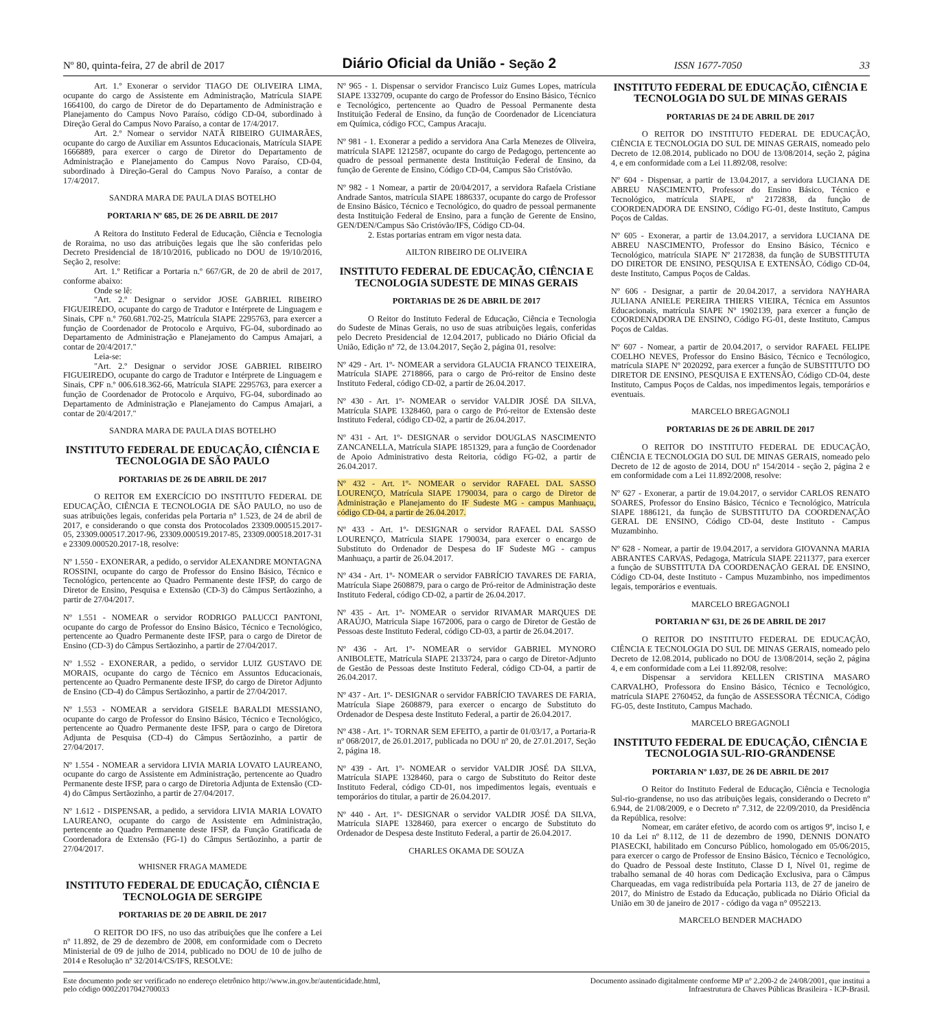Nº 80, quinta-feira, 27 de abril de 2017 Diário Oficial da União - Seção 2 ISSN 1677-7050 33
Art. 1.º Exonerar o servidor TIAGO DE OLIVEIRA LIMA, ocupante do cargo de Assistente em Administração, Matrícula SIAPE 1664100, do cargo de Diretor de do Departamento de Administração e Planejamento do Campus Novo Paraíso, código CD-04, subordinado à Direção Geral do Campus Novo Paraíso, a contar de 17/4/2017.
Art. 2.º Nomear o servidor NATÃ RIBEIRO GUIMARÃES, ocupante do cargo de Auxiliar em Assuntos Educacionais, Matrícula SIAPE 1666889, para exercer o cargo de Diretor do Departamento de Administração e Planejamento do Campus Novo Paraíso, CD-04, subordinado à Direção-Geral do Campus Novo Paraíso, a contar de 17/4/2017.
SANDRA MARA DE PAULA DIAS BOTELHO
PORTARIA Nº 685, DE 26 DE ABRIL DE 2017
A Reitora do Instituto Federal de Educação, Ciência e Tecnologia de Roraima, no uso das atribuições legais que lhe são conferidas pelo Decreto Presidencial de 18/10/2016, publicado no DOU de 19/10/2016, Seção 2, resolve:
Art. 1.º Retificar a Portaria n.º 667/GR, de 20 de abril de 2017, conforme abaixo:
Onde se lê:
"Art. 2.º Designar o servidor JOSE GABRIEL RIBEIRO FIGUEIREDO, ocupante do cargo de Tradutor e Intérprete de Linguagem e Sinais, CPF n.º 760.681.702-25, Matrícula SIAPE 2295763, para exercer a função de Coordenador de Protocolo e Arquivo, FG-04, subordinado ao Departamento de Administração e Planejamento do Campus Amajari, a contar de 20/4/2017."
Leia-se:
"Art. 2.º Designar o servidor JOSE GABRIEL RIBEIRO FIGUEIREDO, ocupante do cargo de Tradutor e Intérprete de Linguagem e Sinais, CPF n.º 006.618.362-66, Matrícula SIAPE 2295763, para exercer a função de Coordenador de Protocolo e Arquivo, FG-04, subordinado ao Departamento de Administração e Planejamento do Campus Amajari, a contar de 20/4/2017."
SANDRA MARA DE PAULA DIAS BOTELHO
INSTITUTO FEDERAL DE EDUCAÇÃO, CIÊNCIA E TECNOLOGIA DE SÃO PAULO
PORTARIAS DE 26 DE ABRIL DE 2017
O REITOR EM EXERCÍCIO DO INSTITUTO FEDERAL DE EDUCAÇÃO, CIÊNCIA E TECNOLOGIA DE SÃO PAULO, no uso de suas atribuições legais, conferidas pela Portaria n° 1.523, de 24 de abril de 2017, e considerando o que consta dos Protocolados 23309.000515.2017-05, 23309.000517.2017-96, 23309.000519.2017-85, 23309.000518.2017-31 e 23309.000520.2017-18, resolve:
Nº 1.550 - EXONERAR, a pedido, o servidor ALEXANDRE MONTAGNA ROSSINI, ocupante do cargo de Professor do Ensino Básico, Técnico e Tecnológico, pertencente ao Quadro Permanente deste IFSP, do cargo de Diretor de Ensino, Pesquisa e Extensão (CD-3) do Câmpus Sertãozinho, a partir de 27/04/2017.
Nº 1.551 - NOMEAR o servidor RODRIGO PALUCCI PANTONI, ocupante do cargo de Professor do Ensino Básico, Técnico e Tecnológico, pertencente ao Quadro Permanente deste IFSP, para o cargo de Diretor de Ensino (CD-3) do Câmpus Sertãozinho, a partir de 27/04/2017.
Nº 1.552 - EXONERAR, a pedido, o servidor LUIZ GUSTAVO DE MORAIS, ocupante do cargo de Técnico em Assuntos Educacionais, pertencente ao Quadro Permanente deste IFSP, do cargo de Diretor Adjunto de Ensino (CD-4) do Câmpus Sertãozinho, a partir de 27/04/2017.
Nº 1.553 - NOMEAR a servidora GISELE BARALDI MESSIANO, ocupante do cargo de Professor do Ensino Básico, Técnico e Tecnológico, pertencente ao Quadro Permanente deste IFSP, para o cargo de Diretora Adjunta de Pesquisa (CD-4) do Câmpus Sertãozinho, a partir de 27/04/2017.
Nº 1.554 - NOMEAR a servidora LIVIA MARIA LOVATO LAUREANO, ocupante do cargo de Assistente em Administração, pertencente ao Quadro Permanente deste IFSP, para o cargo de Diretoria Adjunta de Extensão (CD-4) do Câmpus Sertãozinho, a partir de 27/04/2017.
Nº 1.612 - DISPENSAR, a pedido, a servidora LIVIA MARIA LOVATO LAUREANO, ocupante do cargo de Assistente em Administração, pertencente ao Quadro Permanente deste IFSP, da Função Gratificada de Coordenadora de Extensão (FG-1) do Câmpus Sertãozinho, a partir de 27/04/2017.
WHISNER FRAGA MAMEDE
INSTITUTO FEDERAL DE EDUCAÇÃO, CIÊNCIA E TECNOLOGIA DE SERGIPE
PORTARIAS DE 20 DE ABRIL DE 2017
O REITOR DO IFS, no uso das atribuições que lhe confere a Lei nº 11.892, de 29 de dezembro de 2008, em conformidade com o Decreto Ministerial de 09 de julho de 2014, publicado no DOU de 10 de julho de 2014 e Resolução nº 32/2014/CS/IFS, RESOLVE:
Nº 965 - 1. Dispensar o servidor Francisco Luiz Gumes Lopes, matrícula SIAPE 1332709, ocupante do cargo de Professor do Ensino Básico, Técnico e Tecnológico, pertencente ao Quadro de Pessoal Permanente desta Instituição Federal de Ensino, da função de Coordenador de Licenciatura em Química, código FCC, Campus Aracaju.
Nº 981 - 1. Exonerar a pedido a servidora Ana Carla Menezes de Oliveira, matrícula SIAPE 1212587, ocupante do cargo de Pedagogo, pertencente ao quadro de pessoal permanente desta Instituição Federal de Ensino, da função de Gerente de Ensino, Código CD-04, Campus São Cristóvão.
Nº 982 - 1 Nomear, a partir de 20/04/2017, a servidora Rafaela Cristiane Andrade Santos, matrícula SIAPE 1886337, ocupante do cargo de Professor de Ensino Básico, Técnico e Tecnológico, do quadro de pessoal permanente desta Instituição Federal de Ensino, para a função de Gerente de Ensino, GEN/DEN/Campus São Cristóvão/IFS, Código CD-04.
2. Estas portarias entram em vigor nesta data.
AILTON RIBEIRO DE OLIVEIRA
INSTITUTO FEDERAL DE EDUCAÇÃO, CIÊNCIA E TECNOLOGIA SUDESTE DE MINAS GERAIS
PORTARIAS DE 26 DE ABRIL DE 2017
O Reitor do Instituto Federal de Educação, Ciência e Tecnologia do Sudeste de Minas Gerais, no uso de suas atribuições legais, conferidas pelo Decreto Presidencial de 12.04.2017, publicado no Diário Oficial da União, Edição nº 72, de 13.04.2017, Seção 2, página 01, resolve:
Nº 429 - Art. 1º- NOMEAR a servidora GLAUCIA FRANCO TEIXEIRA, Matrícula SIAPE 2718866, para o cargo de Pró-reitor de Ensino deste Instituto Federal, código CD-02, a partir de 26.04.2017.
Nº 430 - Art. 1º- NOMEAR o servidor VALDIR JOSÉ DA SILVA, Matrícula SIAPE 1328460, para o cargo de Pró-reitor de Extensão deste Instituto Federal, código CD-02, a partir de 26.04.2017.
Nº 431 - Art. 1º- DESIGNAR o servidor DOUGLAS NASCIMENTO ZANCANELLA, Matrícula SIAPE 1851329, para a função de Coordenador de Apoio Administrativo desta Reitoria, código FG-02, a partir de 26.04.2017.
Nº 432 - Art. 1º- NOMEAR o servidor RAFAEL DAL SASSO LOURENÇO, Matrícula SIAPE 1790034, para o cargo de Diretor de Administração e Planejamento do IF Sudeste MG - campus Manhuaçu, código CD-04, a partir de 26.04.2017.
Nº 433 - Art. 1º- DESIGNAR o servidor RAFAEL DAL SASSO LOURENÇO, Matrícula SIAPE 1790034, para exercer o encargo de Substituto do Ordenador de Despesa do IF Sudeste MG - campus Manhuaçu, a partir de 26.04.2017.
Nº 434 - Art. 1º- NOMEAR o servidor FABRÍCIO TAVARES DE FARIA, Matrícula Siape 2608879, para o cargo de Pró-reitor de Administração deste Instituto Federal, código CD-02, a partir de 26.04.2017.
Nº 435 - Art. 1º- NOMEAR o servidor RIVAMAR MARQUES DE ARAÚJO, Matricula Siape 1672006, para o cargo de Diretor de Gestão de Pessoas deste Instituto Federal, código CD-03, a partir de 26.04.2017.
Nº 436 - Art. 1º- NOMEAR o servidor GABRIEL MYNORO ANIBOLETE, Matrícula SIAPE 2133724, para o cargo de Diretor-Adjunto de Gestão de Pessoas deste Instituto Federal, código CD-04, a partir de 26.04.2017.
Nº 437 - Art. 1º- DESIGNAR o servidor FABRÍCIO TAVARES DE FARIA, Matrícula Siape 2608879, para exercer o encargo de Substituto do Ordenador de Despesa deste Instituto Federal, a partir de 26.04.2017.
Nº 438 - Art. 1º- TORNAR SEM EFEITO, a partir de 01/03/17, a Portaria-R nº 068/2017, de 26.01.2017, publicada no DOU nº 20, de 27.01.2017, Seção 2, página 18.
Nº 439 - Art. 1º- NOMEAR o servidor VALDIR JOSÉ DA SILVA, Matrícula SIAPE 1328460, para o cargo de Substituto do Reitor deste Instituto Federal, código CD-01, nos impedimentos legais, eventuais e temporários do titular, a partir de 26.04.2017.
Nº 440 - Art. 1º- DESIGNAR o servidor VALDIR JOSÉ DA SILVA, Matrícula SIAPE 1328460, para exercer o encargo de Substituto do Ordenador de Despesa deste Instituto Federal, a partir de 26.04.2017.
CHARLES OKAMA DE SOUZA
INSTITUTO FEDERAL DE EDUCAÇÃO, CIÊNCIA E TECNOLOGIA DO SUL DE MINAS GERAIS
PORTARIAS DE 24 DE ABRIL DE 2017
O REITOR DO INSTITUTO FEDERAL DE EDUCAÇÃO, CIÊNCIA E TECNOLOGIA DO SUL DE MINAS GERAIS, nomeado pelo Decreto de 12.08.2014, publicado no DOU de 13/08/2014, seção 2, página 4, e em conformidade com a Lei 11.892/08, resolve:
Nº 604 - Dispensar, a partir de 13.04.2017, a servidora LUCIANA DE ABREU NASCIMENTO, Professor do Ensino Básico, Técnico e Tecnológico, matrícula SIAPE, nº 2172838, da função de COORDENADORA DE ENSINO, Código FG-01, deste Instituto, Campus Poços de Caldas.
Nº 605 - Exonerar, a partir de 13.04.2017, a servidora LUCIANA DE ABREU NASCIMENTO, Professor do Ensino Básico, Técnico e Tecnológico, matrícula SIAPE Nº 2172838, da função de SUBSTITUTA DO DIRETOR DE ENSINO, PESQUISA E EXTENSÃO, Código CD-04, deste Instituto, Campus Poços de Caldas.
Nº 606 - Designar, a partir de 20.04.2017, a servidora NAYHARA JULIANA ANIELE PEREIRA THIERS VIEIRA, Técnica em Assuntos Educacionais, matrícula SIAPE Nº 1902139, para exercer a função de COORDENADORA DE ENSINO, Código FG-01, deste Instituto, Campus Poços de Caldas.
Nº 607 - Nomear, a partir de 20.04.2017, o servidor RAFAEL FELIPE COELHO NEVES, Professor do Ensino Básico, Técnico e Tecnólogico, matrícula SIAPE Nº 2020292, para exercer a função de SUBSTITUTO DO DIRETOR DE ENSINO, PESQUISA E EXTENSÃO, Código CD-04, deste Instituto, Campus Poços de Caldas, nos impedimentos legais, temporários e eventuais.
MARCELO BREGAGNOLI
PORTARIAS DE 26 DE ABRIL DE 2017
O REITOR DO INSTITUTO FEDERAL DE EDUCAÇÃO, CIÊNCIA E TECNOLOGIA DO SUL DE MINAS GERAIS, nomeado pelo Decreto de 12 de agosto de 2014, DOU nº 154/2014 - seção 2, página 2 e em conformidade com a Lei 11.892/2008, resolve:
Nº 627 - Exonerar, a partir de 19.04.2017, o servidor CARLOS RENATO SOARES, Professor do Ensino Básico, Técnico e Tecnológico, Matrícula SIAPE 1886121, da função de SUBSTITUTO DA COORDENAÇÃO GERAL DE ENSINO, Código CD-04, deste Instituto - Campus Muzambinho.
Nº 628 - Nomear, a partir de 19.04.2017, a servidora GIOVANNA MARIA ABRANTES CARVAS, Pedagoga, Matrícula SIAPE 2211377, para exercer a função de SUBSTITUTA DA COORDENAÇÃO GERAL DE ENSINO, Código CD-04, deste Instituto - Campus Muzambinho, nos impedimentos legais, temporários e eventuais.
MARCELO BREGAGNOLI
PORTARIA Nº 631, DE 26 DE ABRIL DE 2017
O REITOR DO INSTITUTO FEDERAL DE EDUCAÇÃO, CIÊNCIA E TECNOLOGIA DO SUL DE MINAS GERAIS, nomeado pelo Decreto de 12.08.2014, publicado no DOU de 13/08/2014, seção 2, página 4, e em conformidade com a Lei 11.892/08, resolve:
Dispensar a servidora KELLEN CRISTINA MASARO CARVALHO, Professora do Ensino Básico, Técnico e Tecnológico, matrícula SIAPE 2760452, da função de ASSESSORA TÉCNICA, Código FG-05, deste Instituto, Campus Machado.
MARCELO BREGAGNOLI
INSTITUTO FEDERAL DE EDUCAÇÃO, CIÊNCIA E TECNOLOGIA SUL-RIO-GRANDENSE
PORTARIA Nº 1.037, DE 26 DE ABRIL DE 2017
O Reitor do Instituto Federal de Educação, Ciência e Tecnologia Sul-rio-grandense, no uso das atribuições legais, considerando o Decreto nº 6.944, de 21/08/2009, e o Decreto nº 7.312, de 22/09/2010, da Presidência da República, resolve:
Nomear, em caráter efetivo, de acordo com os artigos 9º, inciso I, e 10 da Lei nº 8.112, de 11 de dezembro de 1990, DENNIS DONATO PIASECKI, habilitado em Concurso Público, homologado em 05/06/2015, para exercer o cargo de Professor de Ensino Básico, Técnico e Tecnológico, do Quadro de Pessoal deste Instituto, Classe D I, Nível 01, regime de trabalho semanal de 40 horas com Dedicação Exclusiva, para o Câmpus Charqueadas, em vaga redistribuída pela Portaria 113, de 27 de janeiro de 2017, do Ministro de Estado da Educação, publicada no Diário Oficial da União em 30 de janeiro de 2017 - código da vaga n° 0952213.
MARCELO BENDER MACHADO
Este documento pode ser verificado no endereço eletrônico http://www.in.gov.br/autenticidade.html,
pelo código 00022017042700033
Documento assinado digitalmente conforme MP nº 2.200-2 de 24/08/2001, que institui a
Infraestrutura de Chaves Públicas Brasileira - ICP-Brasil.